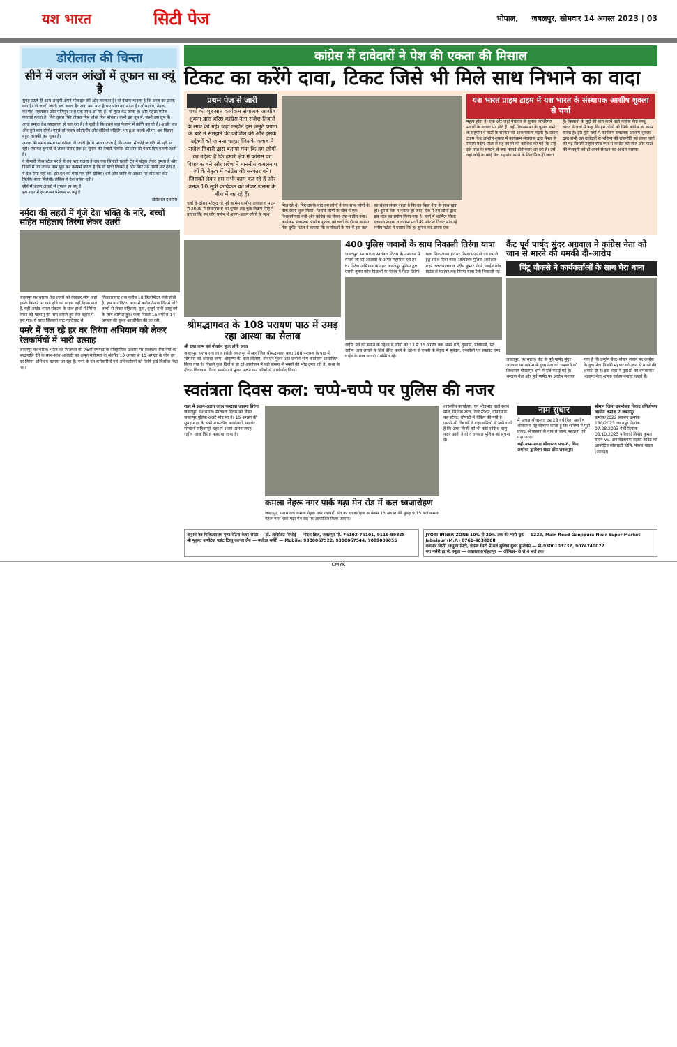यश भारत
सिटी पेज
भोपाल, जबलपुर, सोमवार 14 अगस्त 2023 | 03
डोरीलाल की चिन्ता
सीने में जलन आंखों में तूफान सा क्यूं है
सुबह उठते ही आम आदमी अपने मोबाइल की ओर लपकता है। वो देखना चाहता है कि आज का टास्क क्या है। वो जल्दी जल्दी सर्च करता है। अहा क्या बात है चार पांच नए संदेश हैं। औरंगजेब, नेहरू, कश्मीर, पहलवान और मणिपुर सभी एक साथ आ गए हैं। वो तुरंत बैठ जाता है। और पहला मैसेज फारवर्ड करता है। फिर दूसरा फिर तीसरा फिर चौथा फिर पांचवा। कभी इस ग्रुप में, कभी उस ग्रुप में।
आज हमारा देश व्हाट्सएप से चल रहा है। ये सही है कि इसने बात फैलाने में क्रांति कर दी है। अच्छी बात और बुरी बात दोनों। पहले तो केवल फोटोशॉप और वीडियो एडिटिंग भर हुआ करती थी पर अब विज्ञान बहुत तरक्की कर चुका है।
जनता की समय समय पर परीक्षा ली जाती है। ये परखा जाता है कि जनता में कोई जागृति तो नहीं आ रही। पचांयत चुनावों से लेकर संसद तक हर चुनाव की तैयारी चौबीस घंटे तीन सौ पैंसठ दिन चलती रहती है।
ये बीमारी किस स्टेज पर है ये तब पता चलता है जब एक सिपाही चलती ट्रेन में बंदूक लेकर घूमता है और डिब्बों में जा जाकर नाम पूछ कर कन्फर्म करता है कि वो यात्री विधर्मी है और फिर उसे गोली मार देता है।
ये देश ऐसा नहीं था। इस देश को ऐसा मत होने दीजिए। धर्म और जाति के आधार पर बांट कर वोट मिलेंगे। सत्ता मिलेगी। लेकिन ये देश बचेगा नहीं।
सीने में जलन आंखों में तूफान सा क्यूं है
इस शहर में हर शख्स परेशान सा क्यूं है
-डोरीलाल देशप्रेमी
नर्मदा की लहरों में गूंजे देश भक्ति के नारे, बच्चों सहित महिलाएं तिरंगा लेकर उतरीं
जबलपुर यशभारत। तेज लहरों को देखकर लोग जहां इसके किनारे पर खड़े होने का साहस नहीं दिखा पाते हैं, वहीं अखंड भारत संकल्प के साथ हाथों में तिरंगा लेकर वंदे मातरम् का नारा लगाते हुए तेज बहाव में कूद गए। ये यात्रा जिलहरी घाट ग्वारीघाट से तिलवाराघाट तक करीब 10 किलोमीटर लंबी होती है। इस बार तिरंगा यात्रा में करीब तैराक जिनमें छोटे बच्चों से लेकर महिलाएं, युवा, बुजुर्ग सभी आयु वर्ग के लोग शामिल हुए। यात्रा पिछले 15 वर्षों से 14 अगस्त की सुबह आयोजित की जा रही।
पमरे में चल रहे हर घर तिरंगा अभियान को लेकर रेलकर्मियों में भारी उत्साह
जबलपुर यशभारत। भारत की स्वतंत्रता की 76वीं वर्षगांठ के ऐतिहासिक अवसर पर स्वतंत्रता सेनानियों को श्रद्धांजलि देने के साथ-साथ आज़ादी का अमृत महोत्सव के अंतर्गत 13 अगस्त से 15 अगस्त के बीच हर घर तिरंगा अभियान चलाया जा रहा है। पमरे के रेल कर्मचारियों एवं अधिकारियों को तिरंगे झंडे वितरित किए गए।
कांग्रेस में दावेदारों ने पेश की एकता की मिसाल
टिकट का करेंगे दावा, टिकट जिसे भी मिले साथ निभाने का वादा
प्रथम पेज से जारी
चर्चा की शुरुआत कार्यक्रम संचालक आशीष शुक्ला द्वारा वरिष्ठ कांग्रेस नेता राजेश तिवारी के साथ की गई। जहां उन्होंने इस अनूठे प्रयोग के बारे में समझने की कोशिश की और इसके उद्देश्यों को जानना चाहा। जिसके जवाब में राजेश तिवारी द्वारा बताया गया कि हम लोगों का उद्देश्य है कि हमारे क्षेत्र में कांग्रेस का विधायक बने और प्रदेश में माननीय कमलनाथ जी के नेतृत्व में कांग्रेस की सरकार बने। जिसको लेकर हम सभी काम कर रहे हैं और उनके 10 सूत्री कार्यक्रम को लेकर जनता के बीच में जा रहे हैं।
चर्चा के दौरान मौजूद रहे पूर्व कांग्रेस ग्रामीण अध्यक्ष व पाटन से 2008 में विधानसभा का चुनाव लड़ चुके विक्रम सिंह ने बताया कि हम लोग प्रारंभ में अलग-अलग लोगों के साथ
मिल रहे थे। फिर उसके बाद हम लोगों ने एक साथ लोगों के बीच जाना शुरू किया। जिससे लोगों के बीच में एक विश्वसनीयता बनी और कांग्रेस को लेकर एक माहौल बना। कार्यक्रम संचालक आशीष शुक्ला को चर्चा के दौरान कांग्रेस नेता दुर्गेश पटेल ने बताया कि कार्यकर्ता के मन में इस बात का संशय संसार रहता है कि वह किस नेता के साथ खड़ा हो। दूसरा नेता न नाराज हो जाए। ऐसे में हम लोगों द्वारा इस तरह का प्रयोग किया गया है। चर्चा में शामिल जिला पंचायत सदस्य व कांग्रेस पार्टी की ओर से टिकट मांग रहे मनीष पटेल ने बताया कि हर चुनाव का अपना एक
यश भारत प्राइम टाइम में यश भारत के संस्थापक आशीष शुक्ला से चर्चा
महत्व होता है। एक ओर जहां पंचायत के चुनाव व्यक्तिगत संबंधों के आधार पर होते हैं। वहीं विधानसभा के चुनाव सभी के सहयोग व पार्टी के संगठन की आवश्यकता पड़ती है। प्राइम टाइम विथ आशीष शुक्ला में कार्यक्रम संचालक द्वारा पैनल के सदस्य प्रदीप पटेल से यह जानने की कोशिश की गई कि उन्हें इस तरह के संगठन से क्या फायदे होते नजर आ रहा है। उसे वहां कोई ना कोई नेता सहयोग करने के लिए मिल ही जाता है। किसानों के मुद्दों की बात करने वाले कांग्रेस नेता बब्बू यादव ने चर्चा में कहा कि हम लोगों को सिर्फ कांग्रेस का काम करना है। इस पूरी चर्चा में कार्यक्रम संचालक आशीष शुक्ला द्वारा सभी छह दावेदारों से भविष्य की राजनीति को लेकर चर्चा की गई जिसमें उन्होंने स्पष्ट रूप से कांग्रेस की जीत और पार्टी की मजबूती को ही अपने संगठन का आधार बताया।
श्रीमद्भागवत के 108 परायण पाठ में उमड़ रहा आस्था का सैलाब
श्री राधा जन्म एवं गोवर्धन पूजा होगी आज
जबलपुर, यशभारत। लाल हवेली जबलपुर में आयोजित श्रीमद्भागवत कथा 108 परायण के पाठ में सोमवार को श्रीराधा जन्म, श्रीकृष्ण की बाल लीलाएं, गोवर्धन पूजन और छप्पन भोग कार्यक्रम आयोजित किया गया है। पिछले कुछ दिनों से हो रहे आयोजन में बड़ी संख्या में भक्तों की भीड़ उमड़ रही है। कथा के दौरान विधायक विनय सक्सेना ने पूजन अर्चन कर वरिष्ठों से आशीर्वाद लिया।
400 पुलिस जवानों के साथ निकाली तिरंगा यात्रा
जबलपुर, यशभारत। स्वतंत्रता दिवस के उपलक्ष्य में मनाये जा रहे आजादी के अमृत महोत्सव एवं हर घर तिरंगा अभियान के तहत जबलपुर पुलिस द्वारा एसपी तुषार कांत विद्यार्थी के नेतृत्व में पैदल तिरंगा यात्रा निकालकर हर घर तिरंगा फहराने एवं लगाने हेतु संदेश दिया गया। अतिरिक्त पुलिस अधीक्षक शहर उत्तर/यातायात प्रदीप कुमार शेण्डे, लाईन परेड ग्राउंड से घंटाघर तक तिरंगा यात्रा रैली निकाली गई।
राष्ट्रीय पर्व को मनाने के उद्देश्य से लोगों को 13 से 15 अगस्त तक अपने घरों, दुकानों, प्रतिष्ठानों, पर राष्ट्रीय ध्वज लगाने के लिये प्रेरित करने के उद्देश्य से एसपी के नेतृत्व में सूबेदार, एनसीसी एवं स्काउट एण्ड गाईड के छात्र छात्राएं उपस्थित रहे।
कैंट पूर्व पार्षद सुंदर अग्रवाल ने कांग्रेस नेता को जान से मारने की धमकी दी-आरोप
चिंटू चौकसे ने कार्यकर्ताओं के साथ घेरा थाना
जबलपुर, यशभारत। कंट के पूर्व पार्षद सुंदर अग्रवाल पर कांग्रेस के युवा नेता को धमकाने की शिकायत गोरखपुर थाने में दर्ज कराई गई है। भाजपा नेता और पूर्व पार्षद पर आरोप लगाया गया है कि उन्होंने बैनर-पोस्टर लगाने पर कांग्रेस के युवा नेता निक्की महावर को जान से मारने की धमकी दी है। इस शहर ने युवाओं को धमकाकर भाजपा नेता अपना वर्चस्व बनाना चाहते हैं।
स्वतंत्रता दिवस कल: चप्पे-चप्पे पर पुलिस की नजर
शहर में अलग-अलग जगह फहराया जाएगा तिरंगा
जबलपुर, यशभारत। स्वतंत्रता दिवस को लेकर जबलपुर पुलिस अलर्ट मोड पर है। 15 अगस्त की सुबह शहर के सभी शासकीय कार्यालयों, प्राइवेट संस्थानों सहित पूरे शहर में अलग-अलग जगह राष्ट्रीय ध्वज तिरंगा फहराया जाना है।
कमला नेहरू नगर पार्क गढ़ा मेन रोड में कल ध्वजारोहण
जबलपुर, यशभारत। कमला नेहरू नगर व्यापारी संघ का ध्वजारोहण कार्यक्रम 15 अगस्त की सुबह 9.15 बजे कमला नेहरू नगर पार्क गढ़ा मेन रोड पर आयोजित किया जाएगा।
शासकीय कार्यालय, एवं भीड़भाड़ वाले स्थान मॉल, सिविक सेंटर, रेल्वे स्टेशन, दीनदयाल बस स्टैण्ड, चौपाटी में चैकिंग की गयी है। एसपी श्री विद्यार्थी ने शहरवासियों से अपील की है कि अगर किसी को भी कोई संदिग्ध वस्तु नजर आती है तो वे तत्काल पुलिस को सूचना दें।
नाम सुधार
मैं प्रत्यक्ष श्रीवास्तव उम्र 23 वर्ष पिता आशीष श्रीवास्तव यह घोषणा करता हूं कि भविष्य में मुझे प्रत्यक्ष श्रीवास्तव के नाम से जाना पहचाना एवं पढ़ा जाए।
सही नाम-प्रत्यक्ष श्रीवास्तव पता-8, किंग अशोका डुप्लेक्स राइट टॉस जबलपुर।
श्रीमान जिला उपभोक्ता विवाद प्रतितोषण आयोग क्रमांक 2 जबलपुर
क्रमांक/2022 प्रकरण क्रमांक 180/2023 जबलपुर दिनांक 07.08.2023 पेशी दिनांक 06.10.2023 परिवादी विनोद कुमार यादव Vs. अनावेदकगण सहारा क्रेडिट को आपरेटिव सोसाइटी लिमि. पंकज यादव (अध्यक्ष)
अनुश्री नेत्र चिकित्सालय एण्ड रेटिना केयर सेन्टर — डॉ. अविजित विश्नोई — नौदरा ब्रिज, जबलपुर मो. 76102-76101, 9119-99828
श्री मुकुन्द बायोटेक प्लांट टिश्यू कल्चर लैब — मजीठा नर्सरी — Mobile: 9300067522, 9300067544, 7089009055
JYOTI INNER ZONE 10% से 20% तक की भारी छूट — 1222, Main Road Ganjipura Near Super Market Jabalpur (M.P.) 0761-4038008
कचनार सिटी, जसूजा सिटी, चैतन्य सिटी में सर्व सुविधा युक्त डुप्लेक्स — मो-9300103737, 9074740022
यश नर्सरी हा.से. स्कूल — अधारताल/गोहलपुर — ऑफिस- 8 से 4 बजे तक
CMYK